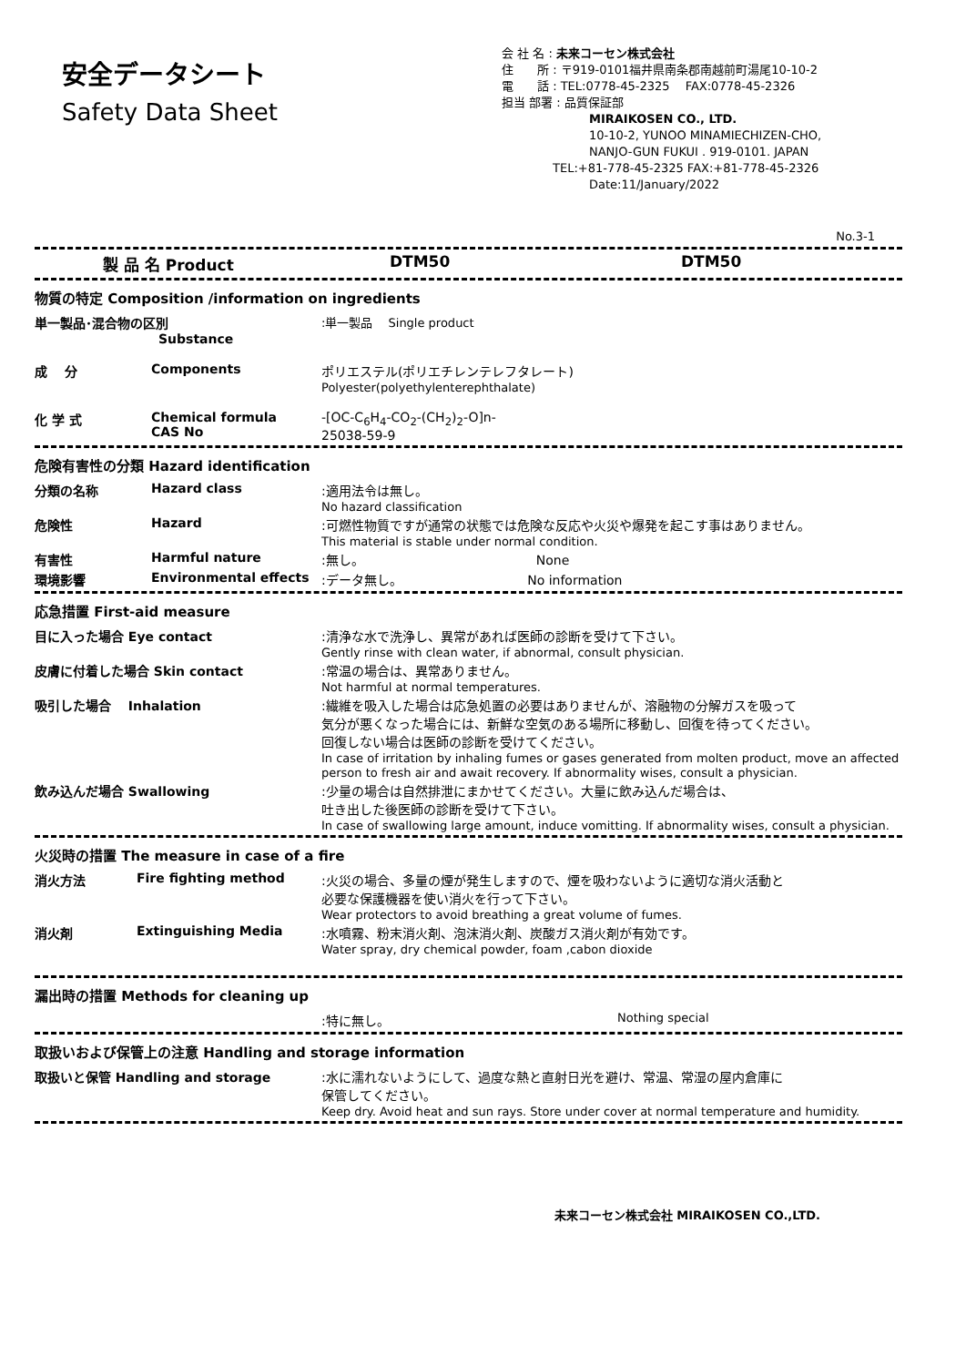安全データシート
Safety Data Sheet
会 社 名 : 未来コーセン株式会社
住　　所 : 〒919-0101福井県南条郡南越前町湯尾10-10-2
電　　話 : TEL:0778-45-2325　 FAX:0778-45-2326
担当 部署 : 品質保証部
MIRAIKOSEN CO., LTD.
10-10-2, YUNOO MINAMIECHIZEN-CHO,
NANJO-GUN FUKUI . 919-0101. JAPAN
TEL:+81-778-45-2325 FAX:+81-778-45-2326
Date:11/January/2022
No.3-1
| 製 品 名 Product | DTM50 | DTM50 |
| 物質の特定 Composition /information on ingredients | | |
| 単一製品･混合物の区別 Substance | | :単一製品 Single product |
| 成 分 | Components | ポリエステル(ポリエチレンテレフタレート) Polyester(polyethylenterephthalate) |
| 化 学 式 | Chemical formula CAS No | -[OC-C<sub>6</sub>H<sub>4</sub>-CO<sub>2</sub>-(CH<sub>2</sub>)<sub>2</sub>-O]n- 25038-59-9 |
| 危険有害性の分類 Hazard identification | | |
| 分類の名称 | Hazard class | :適用法令は無し。 No hazard classification |
| 危険性 | Hazard | :可燃性物質ですが通常の状態では危険な反応や火災や爆発を起こす事はありません。 This material is stable under normal condition. |
| 有害性 | Harmful nature | :無し。 None |
| 環境影響 | Environmental effects | :データ無し。 No information |
| 応急措置 First-aid measure | |
| 目に入った場合 Eye contact | :清浄な水で洗浄し、異常があれば医師の診断を受けて下さい。 Gently rinse with clean water, if abnormal, consult physician. |
| 皮膚に付着した場合 Skin contact | :常温の場合は、異常ありません。 Not harmful at normal temperatures. |
| 吸引した場合 Inhalation | :繊維を吸入した場合は応急処置の必要はありませんが、溶融物の分解ガスを吸って 気分が悪くなった場合には、新鮮な空気のある場所に移動し、回復を待ってください。 回復しない場合は医師の診断を受けてください。 In case of irritation by inhaling fumes or gases generated from molten product, move an affected person to fresh air and await recovery. If abnormality wises, consult a physician. |
| 飲み込んだ場合 Swallowing | :少量の場合は自然排泄にまかせてください。大量に飲み込んだ場合は、 吐き出した後医師の診断を受けて下さい。 In case of swallowing large amount, induce vomitting. If abnormality wises, consult a physician. |
| 火災時の措置 The measure in case of a fire | | |
| 消火方法 | Fire fighting method | :火災の場合、多量の煙が発生しますので、煙を吸わないように適切な消火活動と 必要な保護機器を使い消火を行って下さい。 Wear protectors to avoid breathing a great volume of fumes. |
| 消火剤 | Extinguishing Media | :水噴霧、粉末消火剤、泡沫消火剤、炭酸ガス消火剤が有効です。 Water spray, dry chemical powder, foam ,cabon dioxide |
| 漏出時の措置 Methods for cleaning up | | |
| | :特に無し。 | Nothing special |
| 取扱いおよび保管上の注意 Handling and storage information | |
| 取扱いと保管 Handling and storage | :水に濡れないようにして、過度な熱と直射日光を避け、常温、常湿の屋内倉庫に 保管してください。 Keep dry. Avoid heat and sun rays. Store under cover at normal temperature and humidity. |
未来コーセン株式会社 MIRAIKOSEN CO.,LTD.